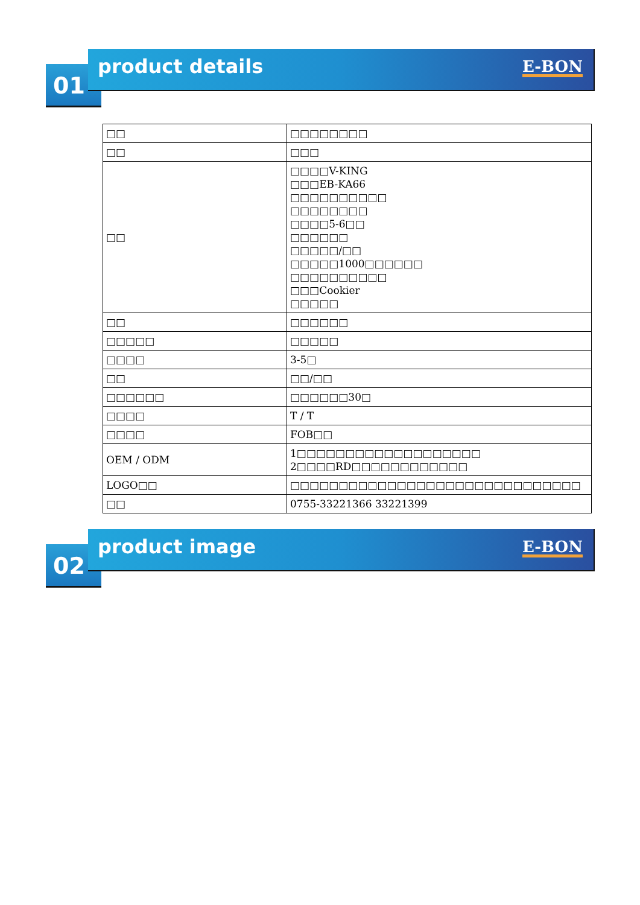01
product details E-BON
| □□ | □□□□□□□□ |
| □□ | □□□ |
| □□ | □□□□V-KING □□□EB-KA66 □□□□□□□□□□ □□□□□□□□ □□□□5-6□□ □□□□□□ □□□□□/□□ □□□□□1000□□□□□□ □□□□□□□□□□ □□□Cookier □□□□□ |
| □□ | □□□□□□ |
| □□□□□ | □□□□□ |
| □□□□ | 3-5□ |
| □□ | □□/□□ |
| □□□□□□ | □□□□□□30□ |
| □□□□ | T / T |
| □□□□ | FOB□□ |
| OEM / ODM | 1□□□□□□□□□□□□□□□□□□□ 2□□□□RD□□□□□□□□□□□□ |
| LOGO□□ | □□□□□□□□□□□□□□□□□□□□□□□□□□□□□□ |
| □□ | 0755-33221366 33221399 |
02
product image E-BON